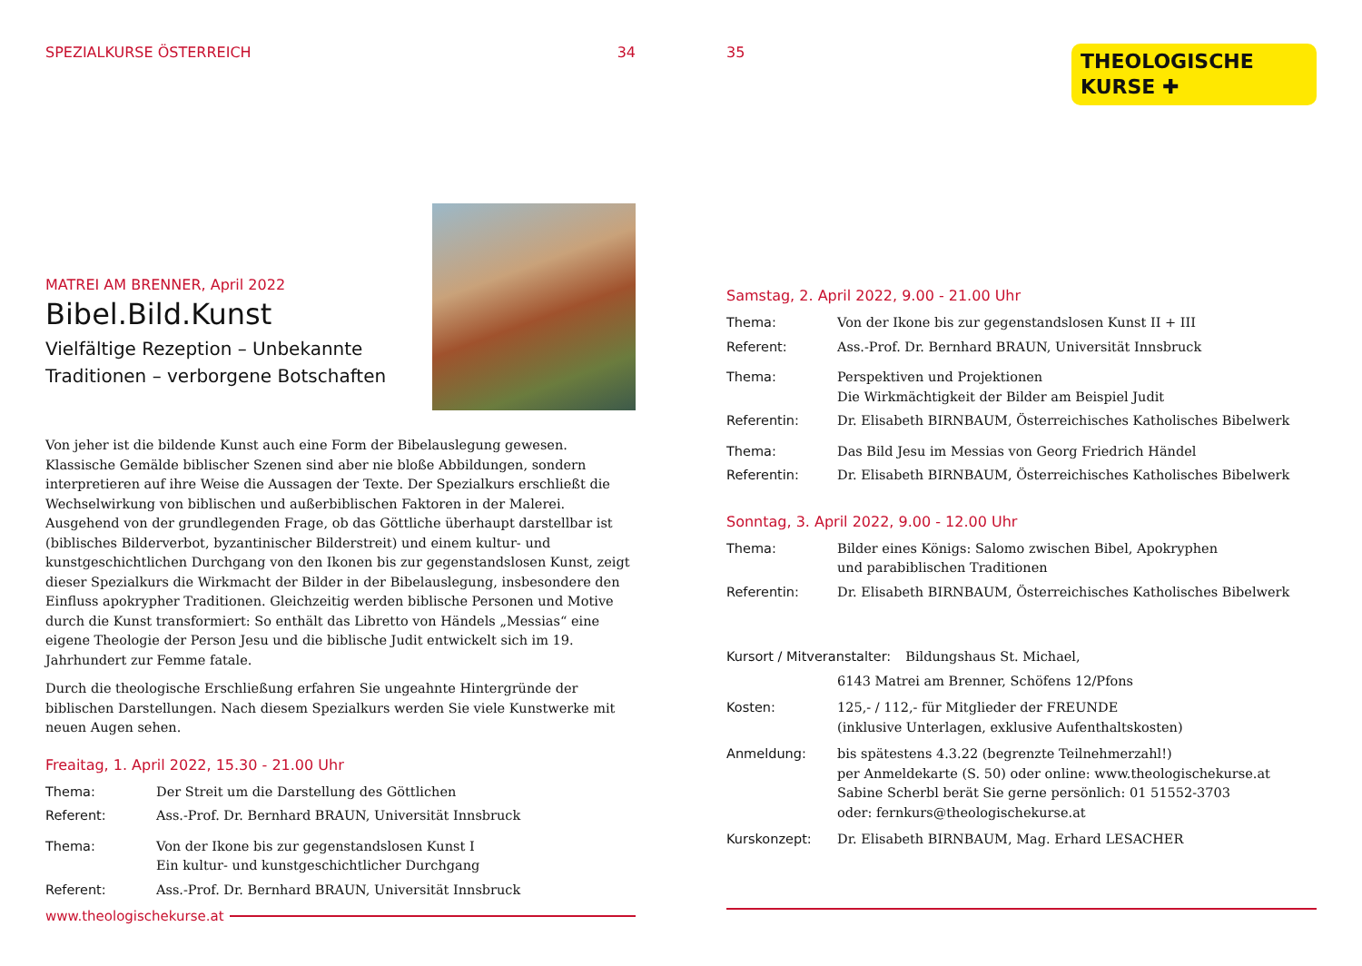SPEZIALKURSE ÖSTERREICH 34
MATREI AM BRENNER, April 2022
Bibel.Bild.Kunst
Vielfältige Rezeption – Unbekannte
Traditionen – verborgene Botschaften
Von jeher ist die bildende Kunst auch eine Form der Bibelauslegung gewesen. Klassische Gemälde biblischer Szenen sind aber nie bloße Abbildungen, sondern interpretieren auf ihre Weise die Aussagen der Texte. Der Spezialkurs erschließt die Wechselwirkung von biblischen und außerbiblischen Faktoren in der Malerei. Ausgehend von der grundlegenden Frage, ob das Göttliche überhaupt darstellbar ist (biblisches Bilderverbot, byzantinischer Bilderstreit) und einem kultur- und kunstgeschichtlichen Durchgang von den Ikonen bis zur gegenstandslosen Kunst, zeigt dieser Spezialkurs die Wirkmacht der Bilder in der Bibelauslegung, insbesondere den Einfluss apokrypher Traditionen. Gleichzeitig werden biblische Personen und Motive durch die Kunst transformiert: So enthält das Libretto von Händels „Messias“ eine eigene Theologie der Person Jesu und die biblische Judit entwickelt sich im 19. Jahrhundert zur Femme fatale.
Durch die theologische Erschließung erfahren Sie ungeahnte Hintergründe der biblischen Darstellungen. Nach diesem Spezialkurs werden Sie viele Kunstwerke mit neuen Augen sehen.
Freaitag, 1. April 2022, 15.30 - 21.00 Uhr
Thema: Der Streit um die Darstellung des Göttlichen
Referent: Ass.-Prof. Dr. Bernhard BRAUN, Universität Innsbruck
Thema: Von der Ikone bis zur gegenstandslosen Kunst I
Ein kultur- und kunstgeschichtlicher Durchgang
Referent: Ass.-Prof. Dr. Bernhard BRAUN, Universität Innsbruck
www.theologischekurse.at
35
THEOLOGISCHE
KURSE ✚
Samstag, 2. April 2022, 9.00 - 21.00 Uhr
Thema: Von der Ikone bis zur gegenstandslosen Kunst II + III
Referent: Ass.-Prof. Dr. Bernhard BRAUN, Universität Innsbruck
Thema: Perspektiven und Projektionen
Die Wirkmächtigkeit der Bilder am Beispiel Judit
Referentin: Dr. Elisabeth BIRNBAUM, Österreichisches Katholisches Bibelwerk
Thema: Das Bild Jesu im Messias von Georg Friedrich Händel
Referentin: Dr. Elisabeth BIRNBAUM, Österreichisches Katholisches Bibelwerk
Sonntag, 3. April 2022, 9.00 - 12.00 Uhr
Thema: Bilder eines Königs: Salomo zwischen Bibel, Apokryphen
und parabiblischen Traditionen
Referentin: Dr. Elisabeth BIRNBAUM, Österreichisches Katholisches Bibelwerk
Kursort / Mitveranstalter: Bildungshaus St. Michael,
6143 Matrei am Brenner, Schöfens 12/Pfons
Kosten: 125,- / 112,- für Mitglieder der FREUNDE
(inklusive Unterlagen, exklusive Aufenthaltskosten)
Anmeldung: bis spätestens 4.3.22 (begrenzte Teilnehmerzahl!)
per Anmeldekarte (S. 50) oder online: www.theologischekurse.at
Sabine Scherbl berät Sie gerne persönlich: 01 51552-3703
oder: fernkurs@theologischekurse.at
Kurskonzept: Dr. Elisabeth BIRNBAUM, Mag. Erhard LESACHER